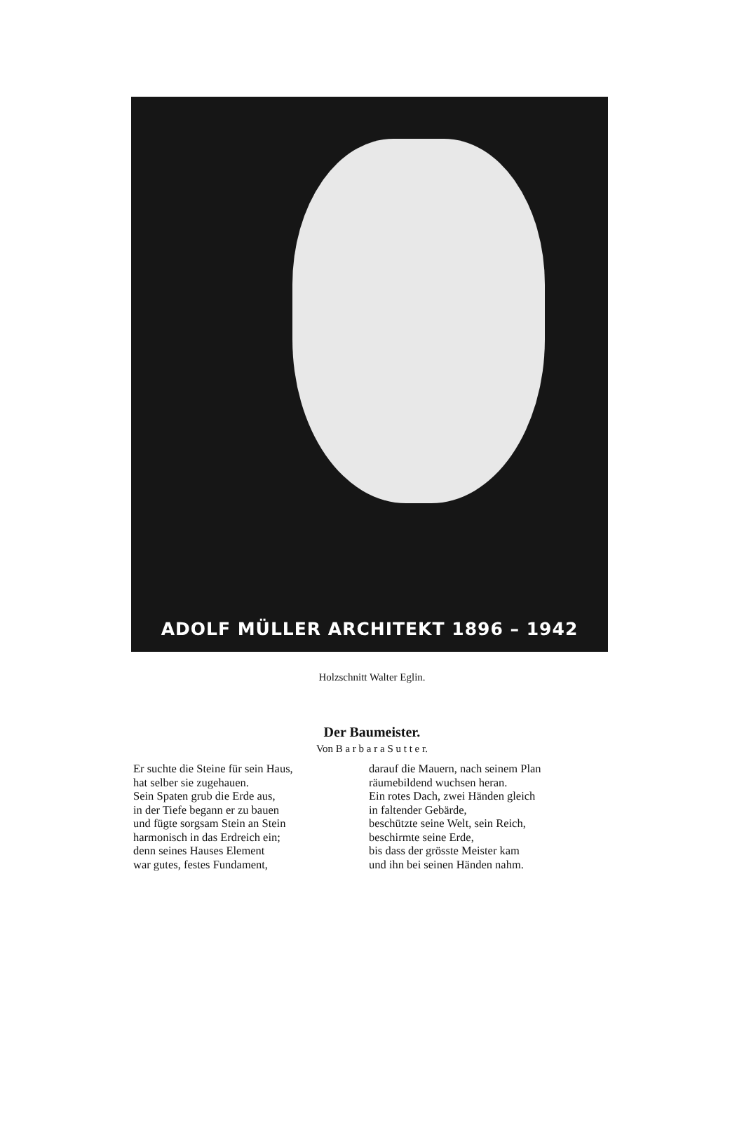ADOLF MÜLLER ARCHITEKT 1896 – 1942
Holzschnitt Walter Eglin.
Der Baumeister.
Von B a r b a r a S u t t e r.
Er suchte die Steine für sein Haus,
hat selber sie zugehauen.
Sein Spaten grub die Erde aus,
in der Tiefe begann er zu bauen
und fügte sorgsam Stein an Stein
harmonisch in das Erdreich ein;
denn seines Hauses Element
war gutes, festes Fundament,
darauf die Mauern, nach seinem Plan
räumebildend wuchsen heran.
Ein rotes Dach, zwei Händen gleich
in faltender Gebärde,
beschützte seine Welt, sein Reich,
beschirmte seine Erde,
bis dass der grösste Meister kam
und ihn bei seinen Händen nahm.